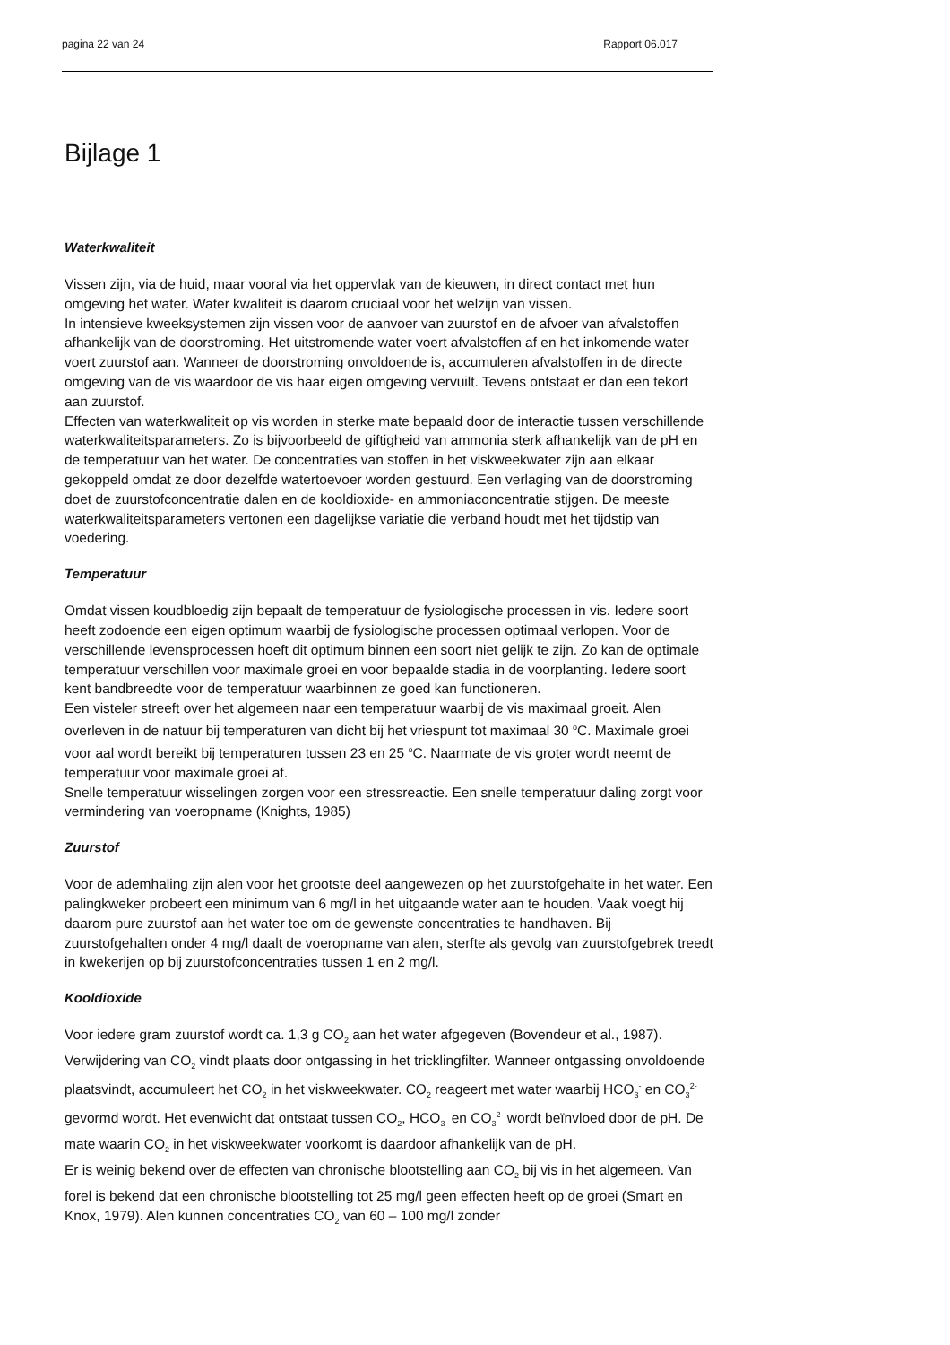pagina 22 van 24 Rapport 06.017
Bijlage 1
Waterkwaliteit
Vissen zijn, via de huid, maar vooral via het oppervlak van de kieuwen, in direct contact met hun omgeving het water. Water kwaliteit is daarom cruciaal voor het welzijn van vissen.
In intensieve kweeksystemen zijn vissen voor de aanvoer van zuurstof en de afvoer van afvalstoffen afhankelijk van de doorstroming. Het uitstromende water voert afvalstoffen af en het inkomende water voert zuurstof aan. Wanneer de doorstroming onvoldoende is, accumuleren afvalstoffen in de directe omgeving van de vis waardoor de vis haar eigen omgeving vervuilt. Tevens ontstaat er dan een tekort aan zuurstof.
Effecten van waterkwaliteit op vis worden in sterke mate bepaald door de interactie tussen verschillende waterkwaliteitsparameters. Zo is bijvoorbeeld de giftigheid van ammonia sterk afhankelijk van de pH en de temperatuur van het water. De concentraties van stoffen in het viskweekwater zijn aan elkaar gekoppeld omdat ze door dezelfde watertoevoer worden gestuurd. Een verlaging van de doorstroming doet de zuurstofconcentratie dalen en de kooldioxide- en ammoniaconcentratie stijgen. De meeste waterkwaliteitsparameters vertonen een dagelijkse variatie die verband houdt met het tijdstip van voedering.
Temperatuur
Omdat vissen koudbloedig zijn bepaalt de temperatuur de fysiologische processen in vis. Iedere soort heeft zodoende een eigen optimum waarbij de fysiologische processen optimaal verlopen. Voor de verschillende levensprocessen hoeft dit optimum binnen een soort niet gelijk te zijn. Zo kan de optimale temperatuur verschillen voor maximale groei en voor bepaalde stadia in de voorplanting. Iedere soort kent bandbreedte voor de temperatuur waarbinnen ze goed kan functioneren.
Een visteler streeft over het algemeen naar een temperatuur waarbij de vis maximaal groeit. Alen overleven in de natuur bij temperaturen van dicht bij het vriespunt tot maximaal 30 <sup>o</sup>C. Maximale groei voor aal wordt bereikt bij temperaturen tussen 23 en 25 <sup>o</sup>C. Naarmate de vis groter wordt neemt de temperatuur voor maximale groei af.
Snelle temperatuur wisselingen zorgen voor een stressreactie. Een snelle temperatuur daling zorgt voor vermindering van voeropname (Knights, 1985)
Zuurstof
Voor de ademhaling zijn alen voor het grootste deel aangewezen op het zuurstofgehalte in het water. Een palingkweker probeert een minimum van 6 mg/l in het uitgaande water aan te houden. Vaak voegt hij daarom pure zuurstof aan het water toe om de gewenste concentraties te handhaven. Bij zuurstofgehalten onder 4 mg/l daalt de voeropname van alen, sterfte als gevolg van zuurstofgebrek treedt in kwekerijen op bij zuurstofconcentraties tussen 1 en 2 mg/l.
Kooldioxide
Voor iedere gram zuurstof wordt ca. 1,3 g CO<sub>2</sub> aan het water afgegeven (Bovendeur et al., 1987). Verwijdering van CO<sub>2</sub> vindt plaats door ontgassing in het tricklingfilter. Wanneer ontgassing onvoldoende plaatsvindt, accumuleert het CO<sub>2</sub> in het viskweekwater. CO<sub>2</sub> reageert met water waarbij HCO<sub>3</sub><sup>-</sup> en CO<sub>3</sub><sup>2-</sup> gevormd wordt. Het evenwicht dat ontstaat tussen CO<sub>2</sub>, HCO<sub>3</sub><sup>-</sup> en CO<sub>3</sub><sup>2-</sup> wordt beïnvloed door de pH. De mate waarin CO<sub>2</sub> in het viskweekwater voorkomt is daardoor afhankelijk van de pH.
Er is weinig bekend over de effecten van chronische blootstelling aan CO<sub>2</sub> bij vis in het algemeen. Van forel is bekend dat een chronische blootstelling tot 25 mg/l geen effecten heeft op de groei (Smart en Knox, 1979). Alen kunnen concentraties CO<sub>2</sub> van 60 – 100 mg/l zonder